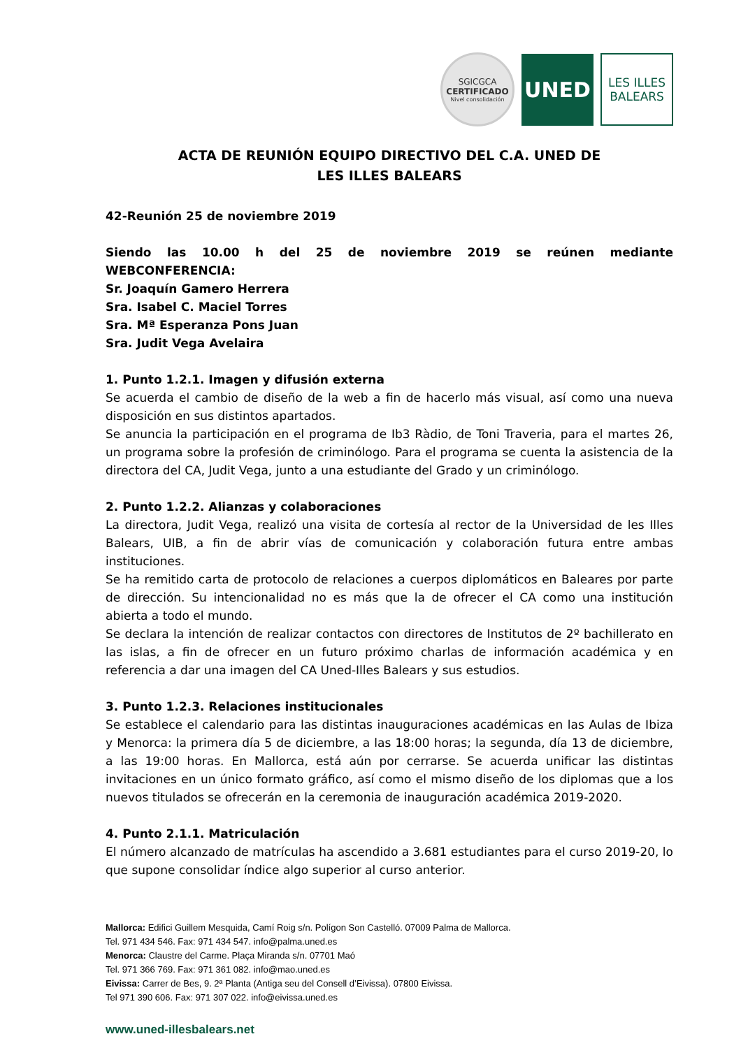SGICGCA
CERTIFICADO
Nivel consolidación
UNED
LES ILLES
BALEARS
ACTA DE REUNIÓN EQUIPO DIRECTIVO DEL C.A. UNED DE
LES ILLES BALEARS
42-Reunión 25 de noviembre 2019
Siendo las 10.00 h del 25 de noviembre 2019 se reúnen mediante WEBCONFERENCIA:
Sr. Joaquín Gamero Herrera
Sra. Isabel C. Maciel Torres
Sra. Mª Esperanza Pons Juan
Sra. Judit Vega Avelaira
1. Punto 1.2.1. Imagen y difusión externa
Se acuerda el cambio de diseño de la web a fin de hacerlo más visual, así como una nueva disposición en sus distintos apartados.
Se anuncia la participación en el programa de Ib3 Ràdio, de Toni Traveria, para el martes 26, un programa sobre la profesión de criminólogo. Para el programa se cuenta la asistencia de la directora del CA, Judit Vega, junto a una estudiante del Grado y un criminólogo.
2. Punto 1.2.2. Alianzas y colaboraciones
La directora, Judit Vega, realizó una visita de cortesía al rector de la Universidad de les Illes Balears, UIB, a fin de abrir vías de comunicación y colaboración futura entre ambas instituciones.
Se ha remitido carta de protocolo de relaciones a cuerpos diplomáticos en Baleares por parte de dirección. Su intencionalidad no es más que la de ofrecer el CA como una institución abierta a todo el mundo.
Se declara la intención de realizar contactos con directores de Institutos de 2º bachillerato en las islas, a fin de ofrecer en un futuro próximo charlas de información académica y en referencia a dar una imagen del CA Uned-Illes Balears y sus estudios.
3. Punto 1.2.3. Relaciones institucionales
Se establece el calendario para las distintas inauguraciones académicas en las Aulas de Ibiza y Menorca: la primera día 5 de diciembre, a las 18:00 horas; la segunda, día 13 de diciembre, a las 19:00 horas. En Mallorca, está aún por cerrarse. Se acuerda unificar las distintas invitaciones en un único formato gráfico, así como el mismo diseño de los diplomas que a los nuevos titulados se ofrecerán en la ceremonia de inauguración académica 2019-2020.
4. Punto 2.1.1. Matriculación
El número alcanzado de matrículas ha ascendido a 3.681 estudiantes para el curso 2019-20, lo que supone consolidar índice algo superior al curso anterior.
Mallorca: Edifici Guillem Mesquida, Camí Roig s/n. Polígon Son Castelló. 07009 Palma de Mallorca.
Tel. 971 434 546. Fax: 971 434 547. info@palma.uned.es
Menorca: Claustre del Carme. Plaça Miranda s/n. 07701 Maó
Tel. 971 366 769. Fax: 971 361 082. info@mao.uned.es
Eivissa: Carrer de Bes, 9. 2ª Planta (Antiga seu del Consell d’Eivissa). 07800 Eivissa.
Tel 971 390 606. Fax: 971 307 022. info@eivissa.uned.es
www.uned-illesbalears.net